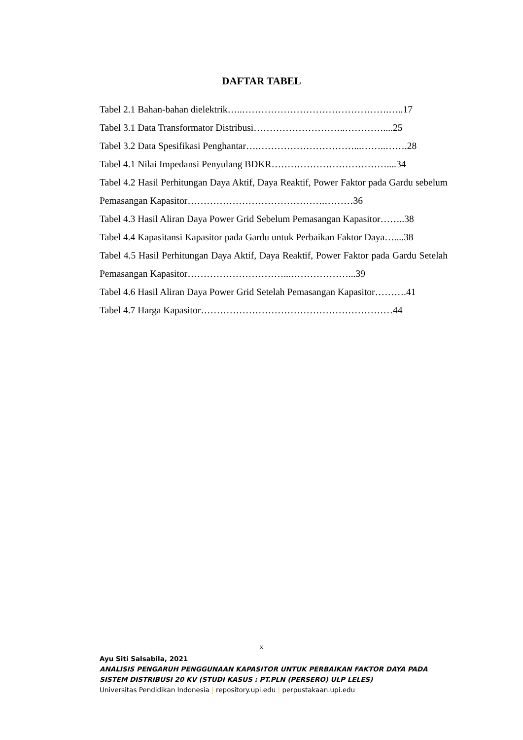DAFTAR TABEL
Tabel 2.1 Bahan-bahan dielektrik…..……………………………………….…..17
Tabel 3.1 Data Transformator Distribusi………………………..…………....25
Tabel 3.2 Data Spesifikasi Penghantar….…………………………...……..…….28
Tabel 4.1 Nilai Impedansi Penyulang BDKR………………………………....34
Tabel 4.2 Hasil Perhitungan Daya Aktif, Daya Reaktif, Power Faktor pada Gardu sebelum Pemasangan Kapasitor…………………………………….………36
Tabel 4.3 Hasil Aliran Daya Power Grid Sebelum Pemasangan Kapasitor……..38
Tabel 4.4 Kapasitansi Kapasitor pada Gardu untuk Perbaikan Faktor Daya…....38
Tabel 4.5 Hasil Perhitungan Daya Aktif, Daya Reaktif, Power Faktor pada Gardu Setelah Pemasangan Kapasitor…………………………...………………...39
Tabel 4.6 Hasil Aliran Daya Power Grid Setelah Pemasangan Kapasitor……….41
Tabel 4.7 Harga Kapasitor……………………………………………………44
x
Ayu Siti Salsabila, 2021
ANALISIS PENGARUH PENGGUNAAN KAPASITOR UNTUK PERBAIKAN FAKTOR DAYA PADA
SISTEM DISTRIBUSI 20 KV (STUDI KASUS : PT.PLN (PERSERO) ULP LELES)
Universitas Pendidikan Indonesia | repository.upi.edu | perpustakaan.upi.edu